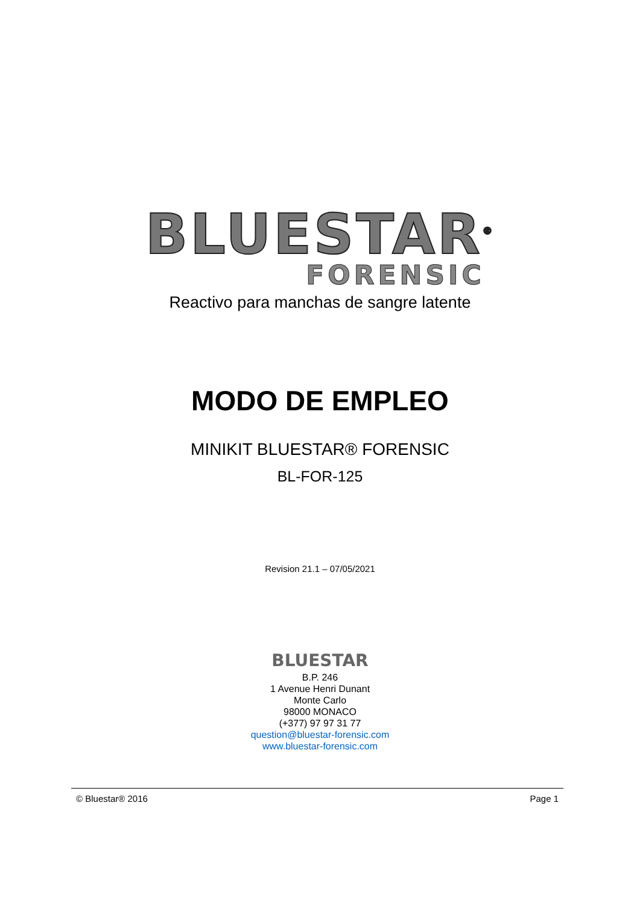BLUESTAR<sup>®</sup>
FORENSIC
Reactivo para manchas de sangre latente
MODO DE EMPLEO
MINIKIT BLUESTAR® FORENSIC
BL-FOR-125
Revision 21.1 – 07/05/2021
BLUESTAR
B.P. 246
1 Avenue Henri Dunant
Monte Carlo
98000 MONACO
(+377) 97 97 31 77
question@bluestar-forensic.com
www.bluestar-forensic.com
© Bluestar® 2016 Page 1